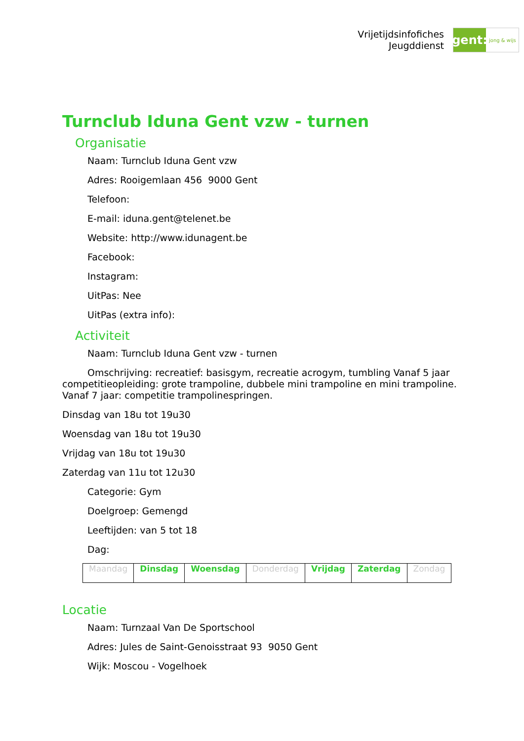Vrijetijdsinfofiches
Jeugddienst
gent:
jong & wijs
Turnclub Iduna Gent vzw - turnen
Organisatie
Naam: Turnclub Iduna Gent vzw
Adres: Rooigemlaan 456 9000 Gent
Telefoon:
E-mail: iduna.gent@telenet.be
Website: http://www.idunagent.be
Facebook:
Instagram:
UitPas: Nee
UitPas (extra info):
Activiteit
Naam: Turnclub Iduna Gent vzw - turnen
Omschrijving: recreatief: basisgym, recreatie acrogym, tumbling Vanaf 5 jaar competitieopleiding: grote trampoline, dubbele mini trampoline en mini trampoline. Vanaf 7 jaar: competitie trampolinespringen.
Dinsdag van 18u tot 19u30
Woensdag van 18u tot 19u30
Vrijdag van 18u tot 19u30
Zaterdag van 11u tot 12u30
Categorie: Gym
Doelgroep: Gemengd
Leeftijden: van 5 tot 18
Dag:
| Maandag | Dinsdag | Woensdag | Donderdag | Vrijdag | Zaterdag | Zondag |
Locatie
Naam: Turnzaal Van De Sportschool
Adres: Jules de Saint-Genoisstraat 93 9050 Gent
Wijk: Moscou - Vogelhoek